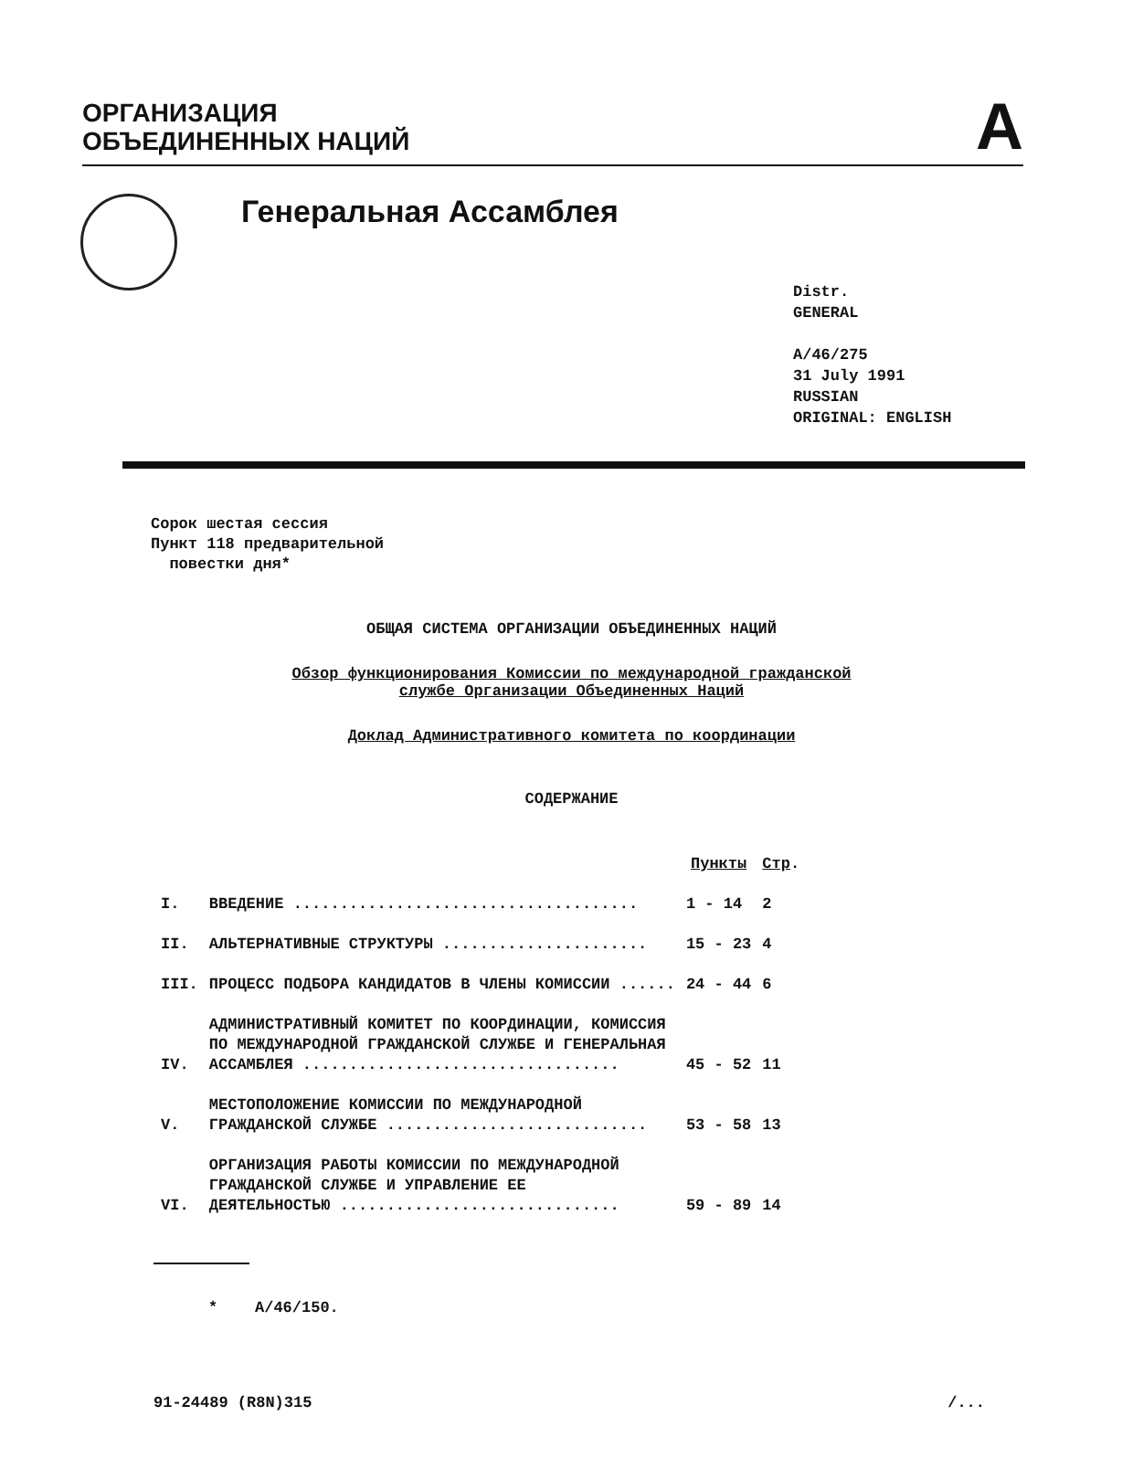ОРГАНИЗАЦИЯ
ОБЪЕДИНЕННЫХ НАЦИЙ
A
Генеральная Ассамблея
Distr.
GENERAL
A/46/275
31 July 1991
RUSSIAN
ORIGINAL: ENGLISH
Сорок шестая сессия
Пункт 118 предварительной
повестки дня*
ОБЩАЯ СИСТЕМА ОРГАНИЗАЦИИ ОБЪЕДИНЕННЫХ НАЦИЙ
Обзор функционирования Комиссии по международной гражданской
службе Организации Объединенных Наций
Доклад Административного комитета по координации
СОДЕРЖАНИЕ
| | | Пункты | Стр . |
| --- | --- | --- | --- |
| I. | ВВЕДЕНИЕ ..................................... | 1 - 14 | 2 |
| II. | АЛЬТЕРНАТИВНЫЕ СТРУКТУРЫ ...................... | 15 - 23 | 4 |
| III. | ПРОЦЕСС ПОДБОРА КАНДИДАТОВ В ЧЛЕНЫ КОМИССИИ ...... | 24 - 44 | 6 |
| IV. | АДМИНИСТРАТИВНЫЙ КОМИТЕТ ПО КООРДИНАЦИИ, КОМИССИЯ ПО МЕЖДУНАРОДНОЙ ГРАЖДАНСКОЙ СЛУЖБЕ И ГЕНЕРАЛЬНАЯ АССАМБЛЕЯ .................................. | 45 - 52 | 11 |
| V. | МЕСТОПОЛОЖЕНИЕ КОМИССИИ ПО МЕЖДУНАРОДНОЙ ГРАЖДАНСКОЙ СЛУЖБЕ ............................ | 53 - 58 | 13 |
| VI. | ОРГАНИЗАЦИЯ РАБОТЫ КОМИССИИ ПО МЕЖДУНАРОДНОЙ ГРАЖДАНСКОЙ СЛУЖБЕ И УПРАВЛЕНИЕ ЕЕ ДЕЯТЕЛЬНОСТЬЮ .............................. | 59 - 89 | 14 |
* A/46/150.
91-24489 (R8N)315 /...